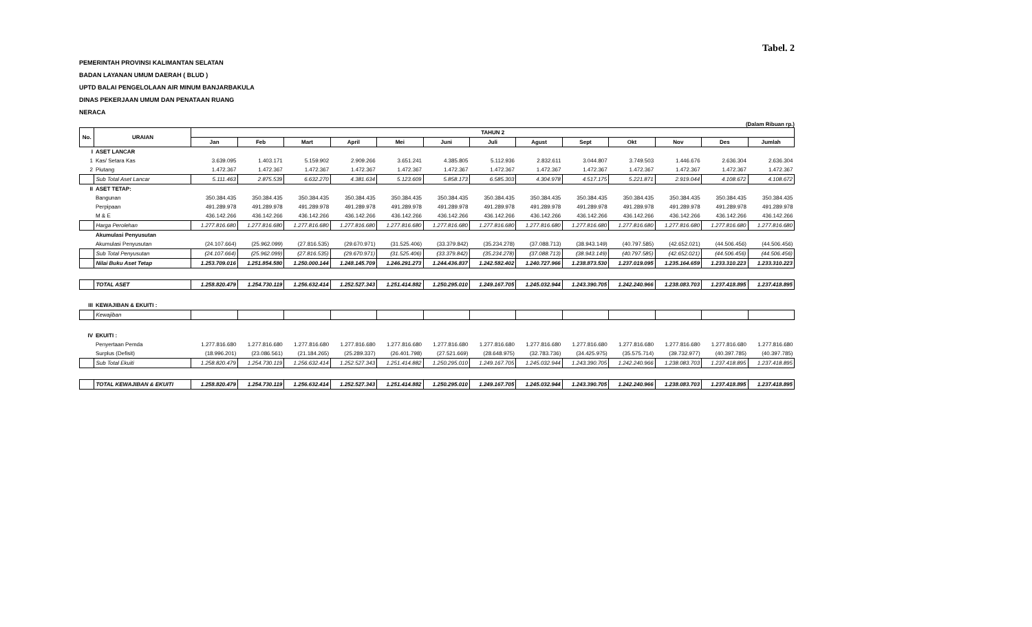Tabel. 2
PEMERINTAH PROVINSI KALIMANTAN SELATAN
BADAN LAYANAN UMUM DAERAH ( BLUD )
UPTD BALAI PENGELOLAAN AIR MINUM BANJARBAKULA
DINAS PEKERJAAN UMUM DAN PENATAAN RUANG
NERACA
(Dalam Ribuan rp.)
| No. | URAIAN | TAHUN 2 | | | | | | | | | | | | |
| --- | --- | --- | --- | --- | --- | --- | --- | --- | --- | --- | --- | --- | --- | --- |
| | | Jan | Feb | Mart | April | Mei | Juni | Juli | Agust | Sept | Okt | Nov | Des | Jumlah |
| I | ASET LANCAR | | | | | | | | | | | | | |
| 1 | Kas/ Setara Kas | 3.639.095 | 1.403.171 | 5.159.902 | 2.909.266 | 3.651.241 | 4.385.805 | 5.112.936 | 2.832.611 | 3.044.807 | 3.749.503 | 1.446.676 | 2.636.304 | 2.636.304 |
| 2 | Piutang | 1.472.367 | 1.472.367 | 1.472.367 | 1.472.367 | 1.472.367 | 1.472.367 | 1.472.367 | 1.472.367 | 1.472.367 | 1.472.367 | 1.472.367 | 1.472.367 | 1.472.367 |
| | Sub Total Aset Lancar | 5.111.463 | 2.875.539 | 6.632.270 | 4.381.634 | 5.123.609 | 5.858.173 | 6.585.303 | 4.304.978 | 4.517.175 | 5.221.871 | 2.919.044 | 4.108.672 | 4.108.672 |
| II | ASET TETAP: | | | | | | | | | | | | | |
| | Bangunan | 350.384.435 | 350.384.435 | 350.384.435 | 350.384.435 | 350.384.435 | 350.384.435 | 350.384.435 | 350.384.435 | 350.384.435 | 350.384.435 | 350.384.435 | 350.384.435 | 350.384.435 |
| | Perpipaan | 491.289.978 | 491.289.978 | 491.289.978 | 491.289.978 | 491.289.978 | 491.289.978 | 491.289.978 | 491.289.978 | 491.289.978 | 491.289.978 | 491.289.978 | 491.289.978 | 491.289.978 |
| | M & E | 436.142.266 | 436.142.266 | 436.142.266 | 436.142.266 | 436.142.266 | 436.142.266 | 436.142.266 | 436.142.266 | 436.142.266 | 436.142.266 | 436.142.266 | 436.142.266 | 436.142.266 |
| | Harga Perolehan | 1.277.816.680 | 1.277.816.680 | 1.277.816.680 | 1.277.816.680 | 1.277.816.680 | 1.277.816.680 | 1.277.816.680 | 1.277.816.680 | 1.277.816.680 | 1.277.816.680 | 1.277.816.680 | 1.277.816.680 | 1.277.816.680 |
| | Akumulasi Penyusutan | | | | | | | | | | | | | |
| | Akumulasi Penyusutan | (24.107.664) | (25.962.099) | (27.816.535) | (29.670.971) | (31.525.406) | (33.379.842) | (35.234.278) | (37.088.713) | (38.943.149) | (40.797.585) | (42.652.021) | (44.506.456) | (44.506.456) |
| | Sub Total Penyusutan | (24.107.664) | (25.962.099) | (27.816.535) | (29.670.971) | (31.525.406) | (33.379.842) | (35.234.278) | (37.088.713) | (38.943.149) | (40.797.585) | (42.652.021) | (44.506.456) | (44.506.456) |
| | Nilai Buku Aset Tetap | 1.253.709.016 | 1.251.854.580 | 1.250.000.144 | 1.248.145.709 | 1.246.291.273 | 1.244.436.837 | 1.242.582.402 | 1.240.727.966 | 1.238.873.530 | 1.237.019.095 | 1.235.164.659 | 1.233.310.223 | 1.233.310.223 |
| | TOTAL ASET | 1.258.820.479 | 1.254.730.119 | 1.256.632.414 | 1.252.527.343 | 1.251.414.882 | 1.250.295.010 | 1.249.167.705 | 1.245.032.944 | 1.243.390.705 | 1.242.240.966 | 1.238.083.703 | 1.237.418.895 | 1.237.418.895 |
| III | KEWAJIBAN & EKUITI : | | | | | | | | | | | | | |
| | Kewajiban | | | | | | | | | | | | | |
| IV | EKUITI : | | | | | | | | | | | | | |
| | Penyertaan Pemda | 1.277.816.680 | 1.277.816.680 | 1.277.816.680 | 1.277.816.680 | 1.277.816.680 | 1.277.816.680 | 1.277.816.680 | 1.277.816.680 | 1.277.816.680 | 1.277.816.680 | 1.277.816.680 | 1.277.816.680 | 1.277.816.680 |
| | Surplus (Defisit) | (18.996.201) | (23.086.561) | (21.184.265) | (25.289.337) | (26.401.798) | (27.521.669) | (28.648.975) | (32.783.736) | (34.425.975) | (35.575.714) | (39.732.977) | (40.397.785) | (40.397.785) |
| | Sub Total Ekuiti | 1.258.820.479 | 1.254.730.119 | 1.256.632.414 | 1.252.527.343 | 1.251.414.882 | 1.250.295.010 | 1.249.167.705 | 1.245.032.944 | 1.243.390.705 | 1.242.240.966 | 1.238.083.703 | 1.237.418.895 | 1.237.418.895 |
| | TOTAL KEWAJIBAN & EKUITI | 1.258.820.479 | 1.254.730.119 | 1.256.632.414 | 1.252.527.343 | 1.251.414.882 | 1.250.295.010 | 1.249.167.705 | 1.245.032.944 | 1.243.390.705 | 1.242.240.966 | 1.238.083.703 | 1.237.418.895 | 1.237.418.895 |